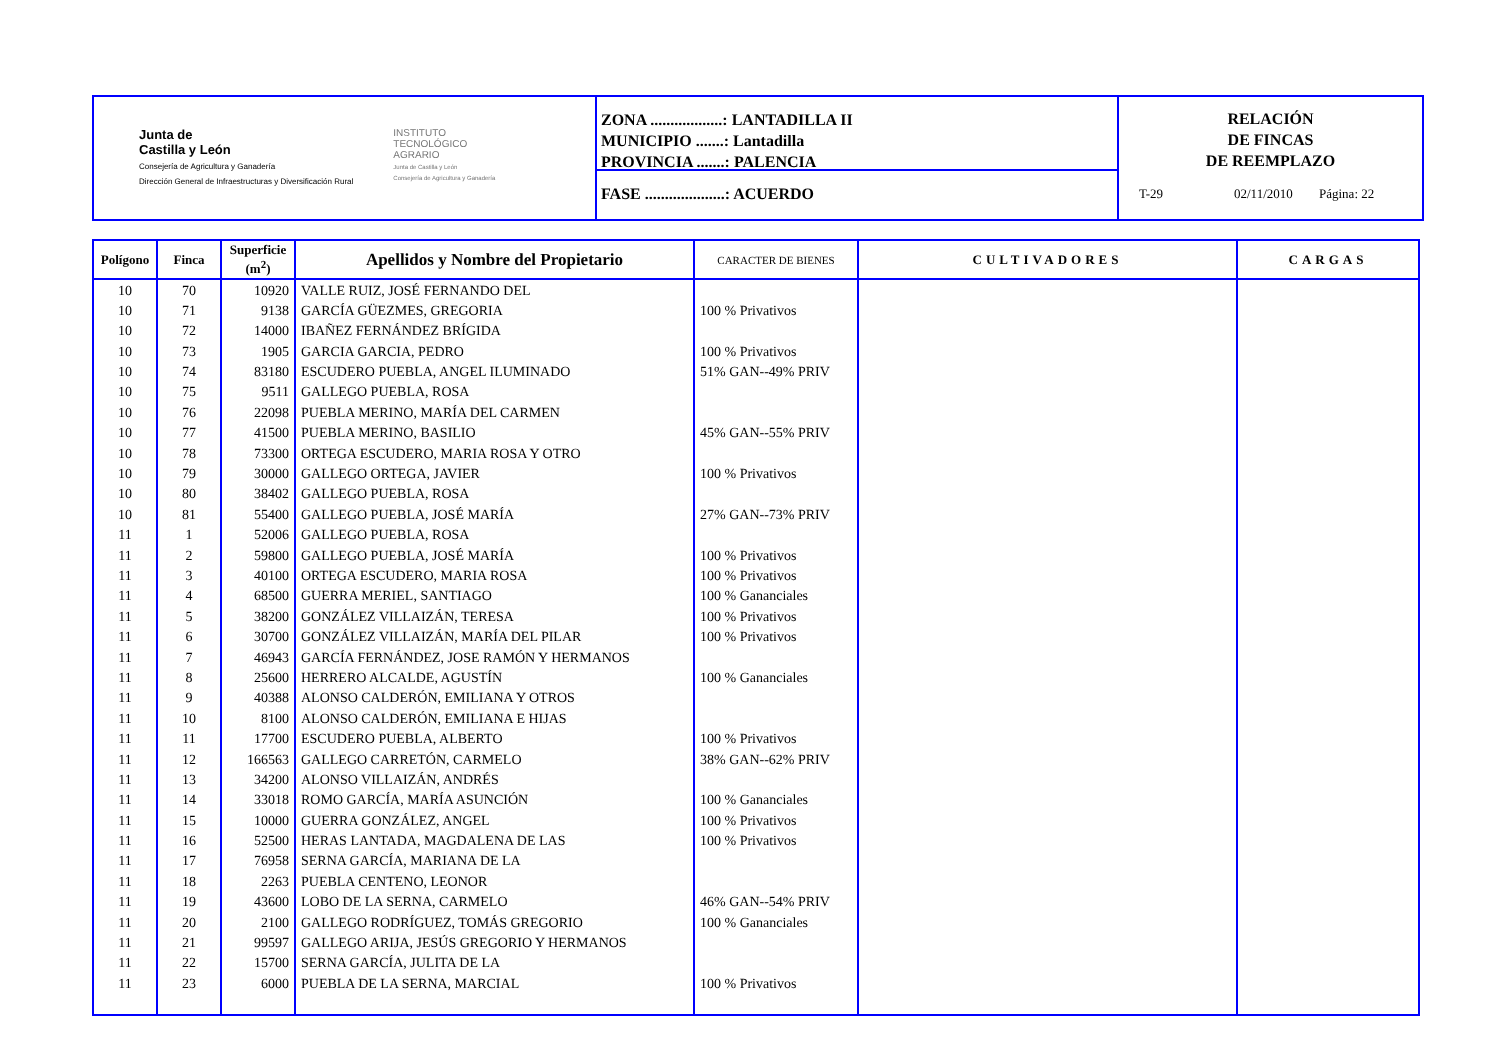Junta de
Castilla y León
Consejería de Agricultura y Ganadería
Dirección General de Infraestructuras y Diversificación Rural
INSTITUTO
TECNOLÓGICO
AGRARIO
Junta de Castilla y León
Consejería de Agricultura y Ganadería
ZONA ..................: LANTADILLA II
MUNICIPIO .......: Lantadilla
PROVINCIA .......: PALENCIA
FASE ....................: ACUERDO
RELACIÓN
DE FINCAS
DE REEMPLAZO
T-29 02/11/2010 Página: 22
| Polígono | Finca | Superficie (m<sup>2</sup>) | Apellidos y Nombre del Propietario | CARACTER DE BIENES | CULTIVADORES | CARGAS |
| --- | --- | --- | --- | --- | --- | --- |
| 10 | 70 | 10920 | VALLE RUIZ, JOSÉ FERNANDO DEL | | | |
| 10 | 71 | 9138 | GARCÍA GÜEZMES, GREGORIA | 100 % Privativos | | |
| 10 | 72 | 14000 | IBAÑEZ FERNÁNDEZ BRÍGIDA | | | |
| 10 | 73 | 1905 | GARCIA GARCIA, PEDRO | 100 % Privativos | | |
| 10 | 74 | 83180 | ESCUDERO PUEBLA, ANGEL ILUMINADO | 51% GAN--49% PRIV | | |
| 10 | 75 | 9511 | GALLEGO PUEBLA, ROSA | | | |
| 10 | 76 | 22098 | PUEBLA MERINO, MARÍA DEL CARMEN | | | |
| 10 | 77 | 41500 | PUEBLA MERINO, BASILIO | 45% GAN--55% PRIV | | |
| 10 | 78 | 73300 | ORTEGA ESCUDERO, MARIA ROSA Y OTRO | | | |
| 10 | 79 | 30000 | GALLEGO ORTEGA, JAVIER | 100 % Privativos | | |
| 10 | 80 | 38402 | GALLEGO PUEBLA, ROSA | | | |
| 10 | 81 | 55400 | GALLEGO PUEBLA, JOSÉ MARÍA | 27% GAN--73% PRIV | | |
| 11 | 1 | 52006 | GALLEGO PUEBLA, ROSA | | | |
| 11 | 2 | 59800 | GALLEGO PUEBLA, JOSÉ MARÍA | 100 % Privativos | | |
| 11 | 3 | 40100 | ORTEGA ESCUDERO, MARIA ROSA | 100 % Privativos | | |
| 11 | 4 | 68500 | GUERRA MERIEL, SANTIAGO | 100 % Gananciales | | |
| 11 | 5 | 38200 | GONZÁLEZ VILLAIZÁN, TERESA | 100 % Privativos | | |
| 11 | 6 | 30700 | GONZÁLEZ VILLAIZÁN, MARÍA DEL PILAR | 100 % Privativos | | |
| 11 | 7 | 46943 | GARCÍA FERNÁNDEZ, JOSE RAMÓN Y HERMANOS | | | |
| 11 | 8 | 25600 | HERRERO ALCALDE, AGUSTÍN | 100 % Gananciales | | |
| 11 | 9 | 40388 | ALONSO CALDERÓN, EMILIANA Y OTROS | | | |
| 11 | 10 | 8100 | ALONSO CALDERÓN, EMILIANA E HIJAS | | | |
| 11 | 11 | 17700 | ESCUDERO PUEBLA, ALBERTO | 100 % Privativos | | |
| 11 | 12 | 166563 | GALLEGO CARRETÓN, CARMELO | 38% GAN--62% PRIV | | |
| 11 | 13 | 34200 | ALONSO VILLAIZÁN, ANDRÉS | | | |
| 11 | 14 | 33018 | ROMO GARCÍA, MARÍA ASUNCIÓN | 100 % Gananciales | | |
| 11 | 15 | 10000 | GUERRA GONZÁLEZ, ANGEL | 100 % Privativos | | |
| 11 | 16 | 52500 | HERAS LANTADA, MAGDALENA DE LAS | 100 % Privativos | | |
| 11 | 17 | 76958 | SERNA GARCÍA, MARIANA DE LA | | | |
| 11 | 18 | 2263 | PUEBLA CENTENO, LEONOR | | | |
| 11 | 19 | 43600 | LOBO DE LA SERNA, CARMELO | 46% GAN--54% PRIV | | |
| 11 | 20 | 2100 | GALLEGO RODRÍGUEZ, TOMÁS GREGORIO | 100 % Gananciales | | |
| 11 | 21 | 99597 | GALLEGO ARIJA, JESÚS GREGORIO Y HERMANOS | | | |
| 11 | 22 | 15700 | SERNA GARCÍA, JULITA DE LA | | | |
| 11 | 23 | 6000 | PUEBLA DE LA SERNA, MARCIAL | 100 % Privativos | | |